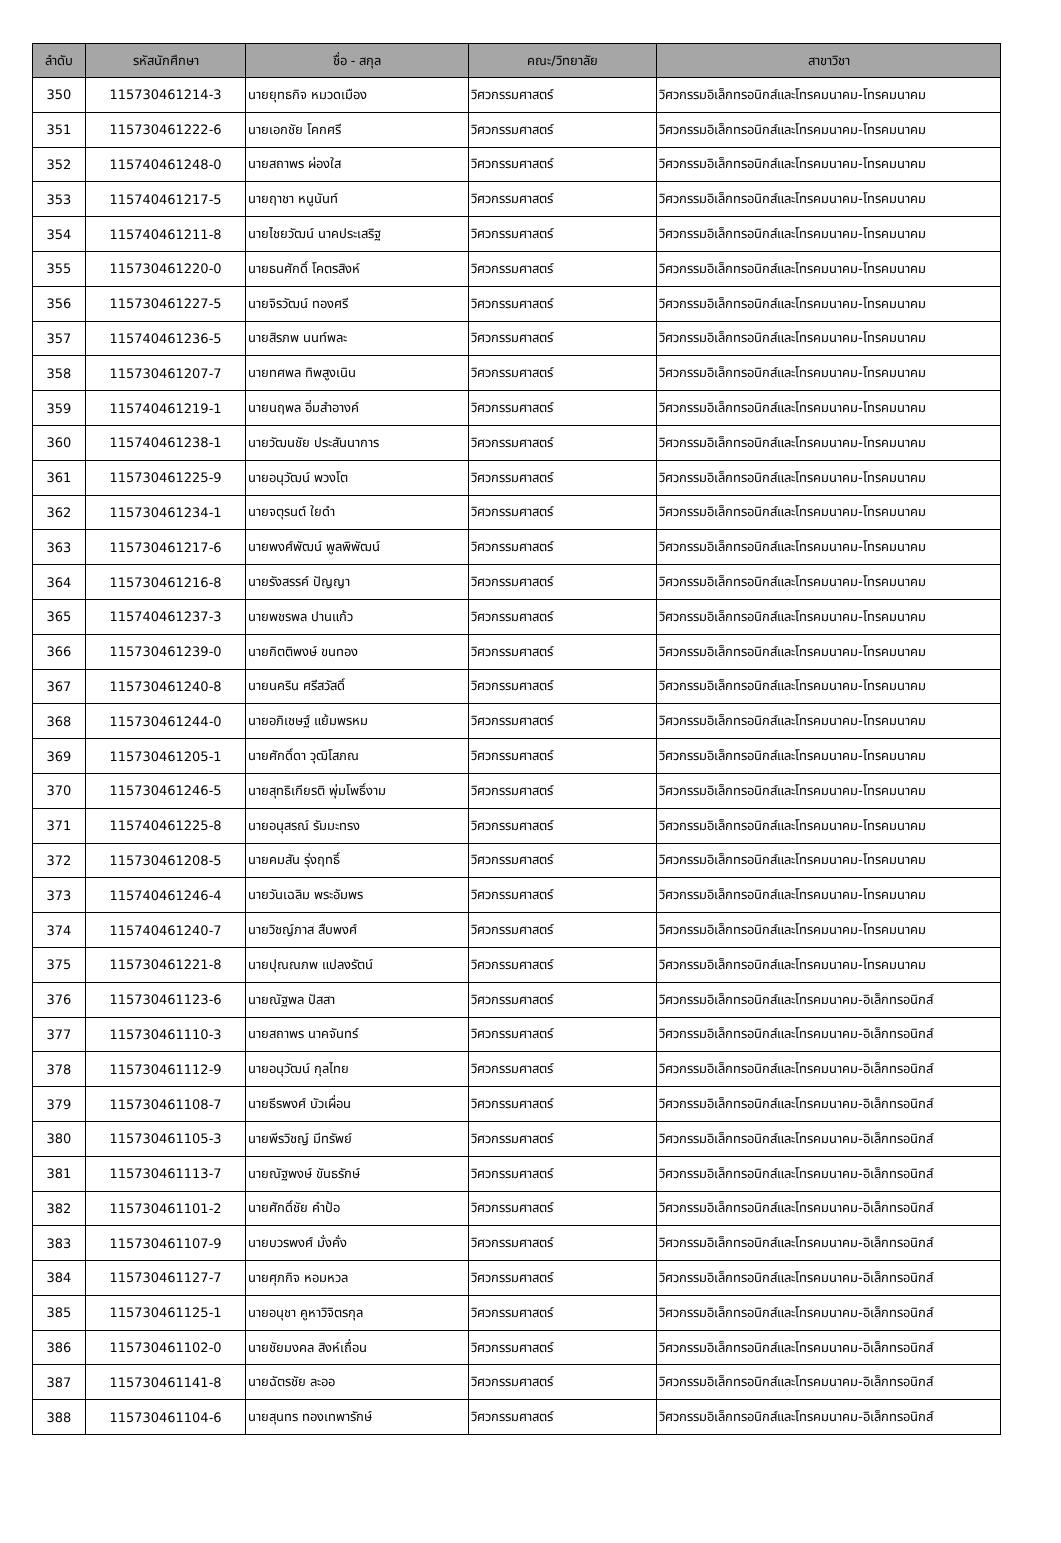| ลำดับ | รหัสนักศึกษา | ชื่อ - สกุล | คณะ/วิทยาลัย | สาขาวิชา |
| --- | --- | --- | --- | --- |
| 350 | 115730461214-3 | นายยุทธกิจ หมวดเมือง | วิศวกรรมศาสตร์ | วิศวกรรมอิเล็กทรอนิกส์และโทรคมนาคม-โทรคมนาคม |
| 351 | 115730461222-6 | นายเอกชัย โคกศรี | วิศวกรรมศาสตร์ | วิศวกรรมอิเล็กทรอนิกส์และโทรคมนาคม-โทรคมนาคม |
| 352 | 115740461248-0 | นายสถาพร ผ่องใส | วิศวกรรมศาสตร์ | วิศวกรรมอิเล็กทรอนิกส์และโทรคมนาคม-โทรคมนาคม |
| 353 | 115740461217-5 | นายฤาชา หนูนันท์ | วิศวกรรมศาสตร์ | วิศวกรรมอิเล็กทรอนิกส์และโทรคมนาคม-โทรคมนาคม |
| 354 | 115740461211-8 | นายไชยวัฒน์ นาคประเสริฐ | วิศวกรรมศาสตร์ | วิศวกรรมอิเล็กทรอนิกส์และโทรคมนาคม-โทรคมนาคม |
| 355 | 115730461220-0 | นายธนศักดิ์ โคตรสิงห์ | วิศวกรรมศาสตร์ | วิศวกรรมอิเล็กทรอนิกส์และโทรคมนาคม-โทรคมนาคม |
| 356 | 115730461227-5 | นายจิรวัฒน์ ทองศรี | วิศวกรรมศาสตร์ | วิศวกรรมอิเล็กทรอนิกส์และโทรคมนาคม-โทรคมนาคม |
| 357 | 115740461236-5 | นายสิรภพ นนท์พละ | วิศวกรรมศาสตร์ | วิศวกรรมอิเล็กทรอนิกส์และโทรคมนาคม-โทรคมนาคม |
| 358 | 115730461207-7 | นายทศพล ทิพสูงเนิน | วิศวกรรมศาสตร์ | วิศวกรรมอิเล็กทรอนิกส์และโทรคมนาคม-โทรคมนาคม |
| 359 | 115740461219-1 | นายนฤพล อิ่มสำอางค์ | วิศวกรรมศาสตร์ | วิศวกรรมอิเล็กทรอนิกส์และโทรคมนาคม-โทรคมนาคม |
| 360 | 115740461238-1 | นายวัฒนชัย ประสันนาการ | วิศวกรรมศาสตร์ | วิศวกรรมอิเล็กทรอนิกส์และโทรคมนาคม-โทรคมนาคม |
| 361 | 115730461225-9 | นายอนุวัฒน์ พวงโต | วิศวกรรมศาสตร์ | วิศวกรรมอิเล็กทรอนิกส์และโทรคมนาคม-โทรคมนาคม |
| 362 | 115730461234-1 | นายจตุรนต์ ใยดำ | วิศวกรรมศาสตร์ | วิศวกรรมอิเล็กทรอนิกส์และโทรคมนาคม-โทรคมนาคม |
| 363 | 115730461217-6 | นายพงศ์พัฒน์ พูลพิพัฒน์ | วิศวกรรมศาสตร์ | วิศวกรรมอิเล็กทรอนิกส์และโทรคมนาคม-โทรคมนาคม |
| 364 | 115730461216-8 | นายรังสรรค์ ปัญญา | วิศวกรรมศาสตร์ | วิศวกรรมอิเล็กทรอนิกส์และโทรคมนาคม-โทรคมนาคม |
| 365 | 115740461237-3 | นายพชรพล ปานแก้ว | วิศวกรรมศาสตร์ | วิศวกรรมอิเล็กทรอนิกส์และโทรคมนาคม-โทรคมนาคม |
| 366 | 115730461239-0 | นายกิตติพงษ์ ขนทอง | วิศวกรรมศาสตร์ | วิศวกรรมอิเล็กทรอนิกส์และโทรคมนาคม-โทรคมนาคม |
| 367 | 115730461240-8 | นายนคริน ศรีสวัสดิ์ | วิศวกรรมศาสตร์ | วิศวกรรมอิเล็กทรอนิกส์และโทรคมนาคม-โทรคมนาคม |
| 368 | 115730461244-0 | นายอภิเชษฐ์ แย้มพรหม | วิศวกรรมศาสตร์ | วิศวกรรมอิเล็กทรอนิกส์และโทรคมนาคม-โทรคมนาคม |
| 369 | 115730461205-1 | นายศักดิ์ดา วุฒิโสภณ | วิศวกรรมศาสตร์ | วิศวกรรมอิเล็กทรอนิกส์และโทรคมนาคม-โทรคมนาคม |
| 370 | 115730461246-5 | นายสุทธิเกียรติ พุ่มโพธิ์งาม | วิศวกรรมศาสตร์ | วิศวกรรมอิเล็กทรอนิกส์และโทรคมนาคม-โทรคมนาคม |
| 371 | 115740461225-8 | นายอนุสรณ์ รัมมะทรง | วิศวกรรมศาสตร์ | วิศวกรรมอิเล็กทรอนิกส์และโทรคมนาคม-โทรคมนาคม |
| 372 | 115730461208-5 | นายคมสัน รุ่งฤทธิ์ | วิศวกรรมศาสตร์ | วิศวกรรมอิเล็กทรอนิกส์และโทรคมนาคม-โทรคมนาคม |
| 373 | 115740461246-4 | นายวันเฉลิม พระอัมพร | วิศวกรรมศาสตร์ | วิศวกรรมอิเล็กทรอนิกส์และโทรคมนาคม-โทรคมนาคม |
| 374 | 115740461240-7 | นายวิชญ์ภาส สืบพงศ์ | วิศวกรรมศาสตร์ | วิศวกรรมอิเล็กทรอนิกส์และโทรคมนาคม-โทรคมนาคม |
| 375 | 115730461221-8 | นายปุณณภพ แปลงรัตน์ | วิศวกรรมศาสตร์ | วิศวกรรมอิเล็กทรอนิกส์และโทรคมนาคม-โทรคมนาคม |
| 376 | 115730461123-6 | นายณัฐพล ปัสสา | วิศวกรรมศาสตร์ | วิศวกรรมอิเล็กทรอนิกส์และโทรคมนาคม-อิเล็กทรอนิกส์ |
| 377 | 115730461110-3 | นายสถาพร นาคจันทร์ | วิศวกรรมศาสตร์ | วิศวกรรมอิเล็กทรอนิกส์และโทรคมนาคม-อิเล็กทรอนิกส์ |
| 378 | 115730461112-9 | นายอนุวัฒน์ กุลไทย | วิศวกรรมศาสตร์ | วิศวกรรมอิเล็กทรอนิกส์และโทรคมนาคม-อิเล็กทรอนิกส์ |
| 379 | 115730461108-7 | นายธีรพงศ์ บัวเผื่อน | วิศวกรรมศาสตร์ | วิศวกรรมอิเล็กทรอนิกส์และโทรคมนาคม-อิเล็กทรอนิกส์ |
| 380 | 115730461105-3 | นายพีรวิชญ์ มีทรัพย์ | วิศวกรรมศาสตร์ | วิศวกรรมอิเล็กทรอนิกส์และโทรคมนาคม-อิเล็กทรอนิกส์ |
| 381 | 115730461113-7 | นายณัฐพงษ์ ขันธรักษ์ | วิศวกรรมศาสตร์ | วิศวกรรมอิเล็กทรอนิกส์และโทรคมนาคม-อิเล็กทรอนิกส์ |
| 382 | 115730461101-2 | นายศักดิ์ชัย คำป้อ | วิศวกรรมศาสตร์ | วิศวกรรมอิเล็กทรอนิกส์และโทรคมนาคม-อิเล็กทรอนิกส์ |
| 383 | 115730461107-9 | นายบวรพงศ์ มั่งคั่ง | วิศวกรรมศาสตร์ | วิศวกรรมอิเล็กทรอนิกส์และโทรคมนาคม-อิเล็กทรอนิกส์ |
| 384 | 115730461127-7 | นายศุภกิจ หอมหวล | วิศวกรรมศาสตร์ | วิศวกรรมอิเล็กทรอนิกส์และโทรคมนาคม-อิเล็กทรอนิกส์ |
| 385 | 115730461125-1 | นายอนุชา คูหาวิจิตรกุล | วิศวกรรมศาสตร์ | วิศวกรรมอิเล็กทรอนิกส์และโทรคมนาคม-อิเล็กทรอนิกส์ |
| 386 | 115730461102-0 | นายชัยมงคล สิงห์เถื่อน | วิศวกรรมศาสตร์ | วิศวกรรมอิเล็กทรอนิกส์และโทรคมนาคม-อิเล็กทรอนิกส์ |
| 387 | 115730461141-8 | นายฉัตรชัย ละออ | วิศวกรรมศาสตร์ | วิศวกรรมอิเล็กทรอนิกส์และโทรคมนาคม-อิเล็กทรอนิกส์ |
| 388 | 115730461104-6 | นายสุนทร ทองเทพารักษ์ | วิศวกรรมศาสตร์ | วิศวกรรมอิเล็กทรอนิกส์และโทรคมนาคม-อิเล็กทรอนิกส์ |